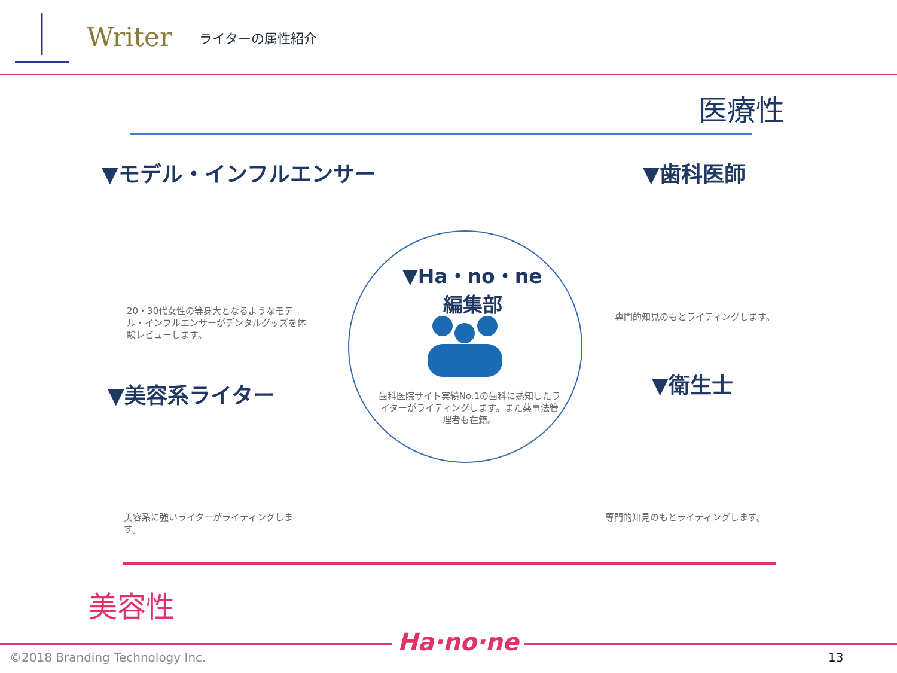Writer
ライターの属性紹介
医療性
▼モデル・インフルエンサー
20・30代女性の等身大となるようなモデル・インフルエンサーがデンタルグッズを体験レビューします。
▼歯科医師
専門的知見のもとライティングします。
▼Ha・no・ne
編集部
歯科医院サイト実績No.1の歯科に熟知したライターがライティングします。また薬事法管理者も在籍。
▼美容系ライター
美容系に強いライターがライティングします。
▼衛生士
専門的知見のもとライティングします。
美容性
©2018 Branding Technology Inc.
Ha·no·ne
13